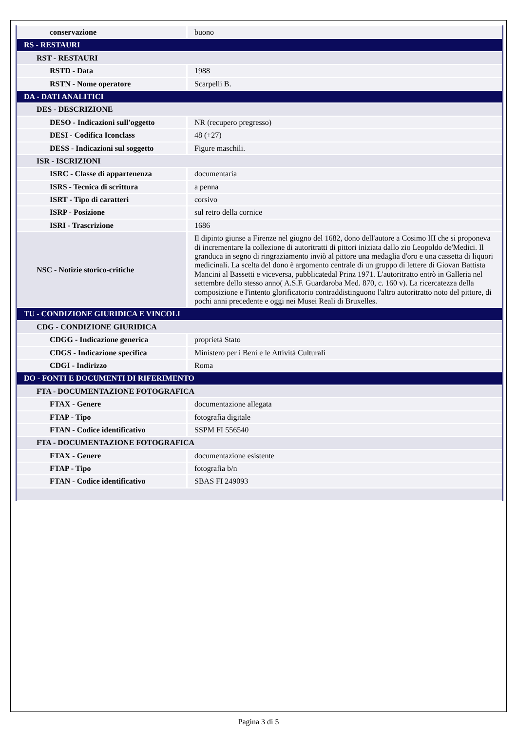| conservazione | buono |
| RS - RESTAURI | |
| RST - RESTAURI | |
| RSTD - Data | 1988 |
| RSTN - Nome operatore | Scarpelli B. |
| DA - DATI ANALITICI | |
| DES - DESCRIZIONE | |
| DESO - Indicazioni sull'oggetto | NR (recupero pregresso) |
| DESI - Codifica Iconclass | 48 (+27) |
| DESS - Indicazioni sul soggetto | Figure maschili. |
| ISR - ISCRIZIONI | |
| ISRC - Classe di appartenenza | documentaria |
| ISRS - Tecnica di scrittura | a penna |
| ISRT - Tipo di caratteri | corsivo |
| ISRP - Posizione | sul retro della cornice |
| ISRI - Trascrizione | 1686 |
| NSC - Notizie storico-critiche | Il dipinto giunse a Firenze nel giugno del 1682, dono dell'autore a Cosimo III che si proponeva di incrementare la collezione di autoritratti di pittori iniziata dallo zio Leopoldo de'Medici. Il granduca in segno di ringraziamento inviò al pittore una medaglia d'oro e una cassetta di liquori medicinali. La scelta del dono è argomento centrale di un gruppo di lettere di Giovan Battista Mancini al Bassetti e viceversa, pubblicatedal Prinz 1971. L'autoritratto entrò in Galleria nel settembre dello stesso anno( A.S.F. Guardaroba Med. 870, c. 160 v). La ricercatezza della composizione e l'intento glorificatorio contraddistinguono l'altro autoritratto noto del pittore, di pochi anni precedente e oggi nei Musei Reali di Bruxelles. |
| TU - CONDIZIONE GIURIDICA E VINCOLI | |
| CDG - CONDIZIONE GIURIDICA | |
| CDGG - Indicazione generica | proprietà Stato |
| CDGS - Indicazione specifica | Ministero per i Beni e le Attività Culturali |
| CDGI - Indirizzo | Roma |
| DO - FONTI E DOCUMENTI DI RIFERIMENTO | |
| FTA - DOCUMENTAZIONE FOTOGRAFICA | |
| FTAX - Genere | documentazione allegata |
| FTAP - Tipo | fotografia digitale |
| FTAN - Codice identificativo | SSPM FI 556540 |
| FTA - DOCUMENTAZIONE FOTOGRAFICA | |
| FTAX - Genere | documentazione esistente |
| FTAP - Tipo | fotografia b/n |
| FTAN - Codice identificativo | SBAS FI 249093 |
Pagina 3 di 5